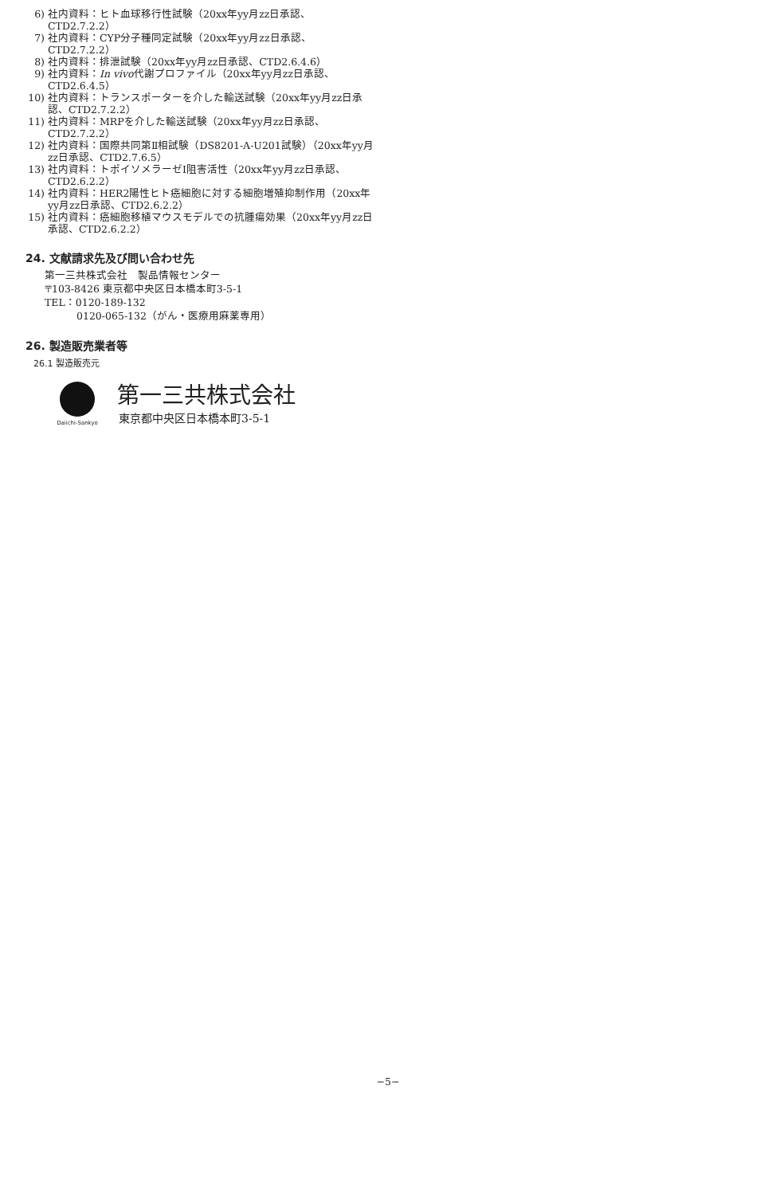6) 社内資料：ヒト血球移行性試験（20xx年yy月zz日承認、CTD2.7.2.2）
7) 社内資料：CYP分子種同定試験（20xx年yy月zz日承認、CTD2.7.2.2）
8) 社内資料：排泄試験（20xx年yy月zz日承認、CTD2.6.4.6）
9) 社内資料：In vivo代謝プロファイル（20xx年yy月zz日承認、CTD2.6.4.5）
10) 社内資料：トランスポーターを介した輸送試験（20xx年yy月zz日承認、CTD2.7.2.2）
11) 社内資料：MRPを介した輸送試験（20xx年yy月zz日承認、CTD2.7.2.2）
12) 社内資料：国際共同第Ⅱ相試験（DS8201-A-U201試験）（20xx年yy月zz日承認、CTD2.7.6.5）
13) 社内資料：トポイソメラーゼⅠ阻害活性（20xx年yy月zz日承認、CTD2.6.2.2）
14) 社内資料：HER2陽性ヒト癌細胞に対する細胞増殖抑制作用（20xx年yy月zz日承認、CTD2.6.2.2）
15) 社内資料：癌細胞移植マウスモデルでの抗腫瘍効果（20xx年yy月zz日承認、CTD2.6.2.2）
24. 文献請求先及び問い合わせ先
第一三共株式会社　製品情報センター
〒103-8426 東京都中央区日本橋本町3-5-1
TEL：0120-189-132
0120-065-132（がん・医療用麻薬専用）
26. 製造販売業者等
26.1 製造販売元
Daiichi-Sankyo
第一三共株式会社
東京都中央区日本橋本町3-5-1
−5−